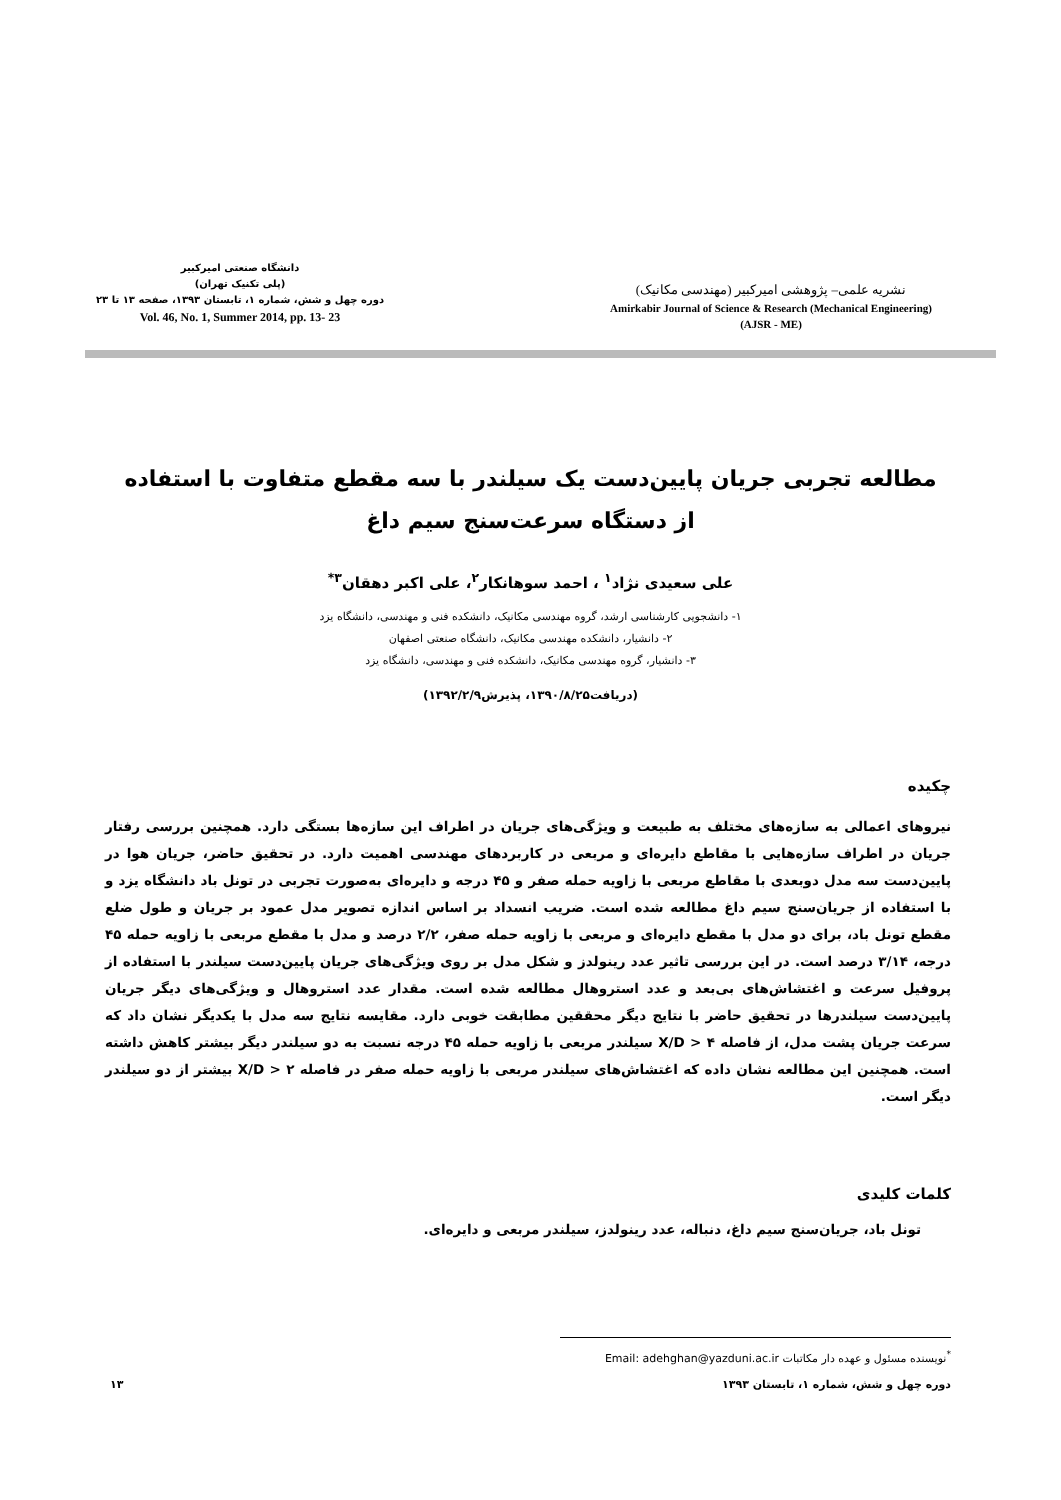دانشگاه صنعتی امیرکبیر
(پلی تکنیک تهران)
دوره چهل و شش، شماره ۱، تابستان ۱۳۹۳، صفحه ۱۳ تا ۲۳
Vol. 46, No. 1, Summer 2014, pp. 13- 23
نشریه علمی– پژوهشی امیرکبیر (مهندسی مکانیک)
Amirkabir Journal of Science & Research (Mechanical Engineering)
(AJSR - ME)
مطالعه تجربی جریان پایین‌دست یک سیلندر با سه مقطع متفاوت با استفاده
از دستگاه سرعت‌سنج سیم داغ
علی سعیدی نژاد<sup>۱</sup> ، احمد سوهانکار<sup>۲</sup>، علی اکبر دهقان<sup>۳*</sup>
۱- دانشجویی کارشناسی ارشد، گروه مهندسی مکانیک، دانشکده فنی و مهندسی، دانشگاه یزد
۲- دانشیار، دانشکده مهندسی مکانیک، دانشگاه صنعتی اصفهان
۳- دانشیار، گروه مهندسی مکانیک، دانشکده فنی و مهندسی، دانشگاه یزد
(دریافت۱۳۹۰/۸/۲۵، پذیرش۱۳۹۲/۲/۹)
چکیده
نیروهای اعمالی به سازه‌های مختلف به طبیعت و ویژگی‌های جریان در اطراف این سازه‌ها بستگی دارد. همچنین بررسی رفتار جریان در اطراف سازه‌هایی با مقاطع دایره‌ای و مربعی در کاربردهای مهندسی اهمیت دارد. در تحقیق حاضر، جریان هوا در پایین‌دست سه مدل دوبعدی با مقاطع مربعی با زاویه حمله صفر و ۴۵ درجه و دایره‌ای به‌صورت تجربی در تونل باد دانشگاه یزد و با استفاده از جریان‌سنج سیم داغ مطالعه شده است. ضریب انسداد بر اساس اندازه تصویر مدل عمود بر جریان و طول ضلع مقطع تونل باد، برای دو مدل با مقطع دایره‌ای و مربعی با زاویه حمله صفر، ۲/۲ درصد و مدل با مقطع مربعی با زاویه حمله ۴۵ درجه، ۳/۱۴ درصد است. در این بررسی تاثیر عدد رینولدز و شکل مدل بر روی ویژگی‌های جریان پایین‌دست سیلندر با استفاده از پروفیل سرعت و اغتشاش‌های بی‌بعد و عدد استروهال مطالعه شده است. مقدار عدد استروهال و ویژگی‌های دیگر جریان پایین‌دست سیلندرها در تحقیق حاضر با نتایج دیگر محققین مطابقت خوبی دارد. مقایسه نتایج سه مدل با یکدیگر نشان داد که سرعت جریان پشت مدل، از فاصله X/D > ۴ سیلندر مربعی با زاویه حمله ۴۵ درجه نسبت به دو سیلندر دیگر بیشتر کاهش داشته است. همچنین این مطالعه نشان داده که اغتشاش‌های سیلندر مربعی با زاویه حمله صفر در فاصله X/D > ۲ بیشتر از دو سیلندر دیگر است.
کلمات کلیدی
تونل باد، جریان‌سنج سیم داغ، دنباله، عدد رینولدز، سیلندر مربعی و دایره‌ای.
<sup>*</sup> نویسنده مسئول و عهده دار مکاتبات Email: adehghan@yazduni.ac.ir
دوره چهل و شش، شماره ۱، تابستان ۱۳۹۳ ۱۳